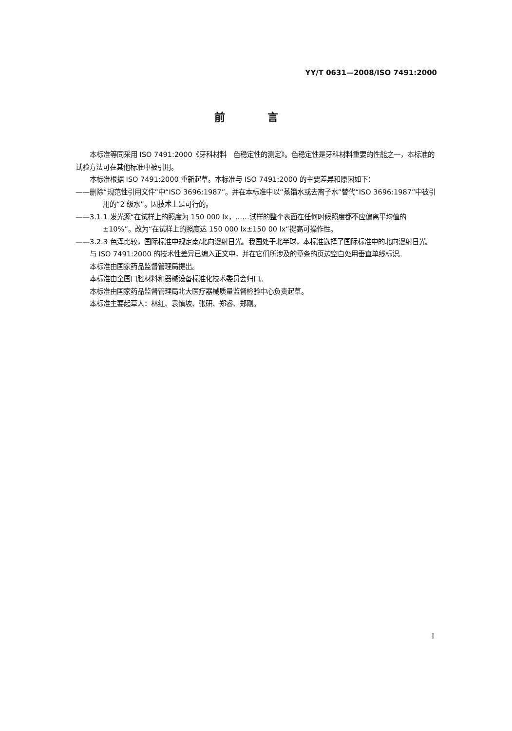YY/T 0631—2008/ISO 7491:2000
前 言
本标准等同采用 ISO 7491:2000《牙科材料　色稳定性的测定》。色稳定性是牙科材料重要的性能之一，本标准的试验方法可在其他标准中被引用。
本标准根据 ISO 7491:2000 重新起草。本标准与 ISO 7491:2000 的主要差异和原因如下：
——删除“规范性引用文件”中“ISO 3696:1987”。并在本标准中以“蒸馏水或去离子水”替代“ISO 3696:1987”中被引用的“2 级水”。因技术上是可行的。
——3.1.1 发光源“在试样上的照度为 150 000 lx，……试样的整个表面在任何时候照度都不应偏离平均值的±10%”。改为“在试样上的照度达 150 000 lx±150 00 lx”提高可操作性。
——3.2.3 色泽比较，国际标准中规定南/北向漫射日光。我国处于北半球，本标准选择了国际标准中的北向漫射日光。
与 ISO 7491:2000 的技术性差异已编入正文中，并在它们所涉及的章条的页边空白处用垂直单线标识。
本标准由国家药品监督管理局提出。
本标准由全国口腔材料和器械设备标准化技术委员会归口。
本标准由国家药品监督管理局北大医疗器械质量监督检验中心负责起草。
本标准主要起草人：林红、袁慎坡、张研、郑睿、郑刚。
I